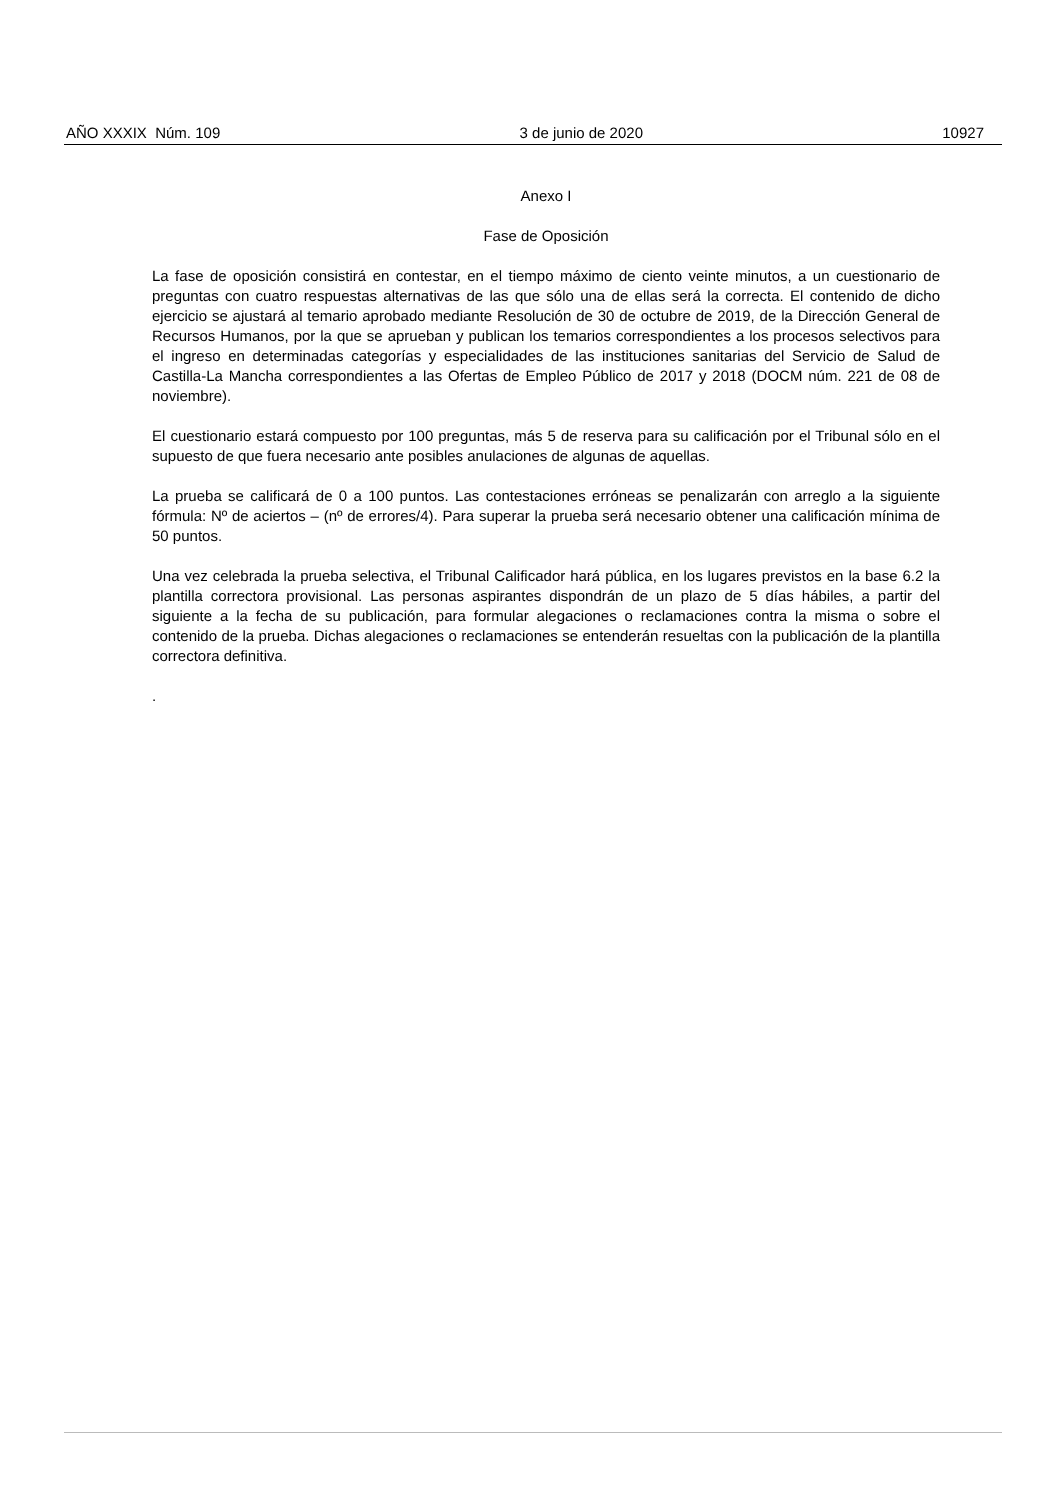AÑO XXXIX Núm. 109 3 de junio de 2020 10927
Anexo I
Fase de Oposición
La fase de oposición consistirá en contestar, en el tiempo máximo de ciento veinte minutos, a un cuestionario de preguntas con cuatro respuestas alternativas de las que sólo una de ellas será la correcta. El contenido de dicho ejercicio se ajustará al temario aprobado mediante Resolución de 30 de octubre de 2019, de la Dirección General de Recursos Humanos, por la que se aprueban y publican los temarios correspondientes a los procesos selectivos para el ingreso en determinadas categorías y especialidades de las instituciones sanitarias del Servicio de Salud de Castilla-La Mancha correspondientes a las Ofertas de Empleo Público de 2017 y 2018 (DOCM núm. 221 de 08 de noviembre).
El cuestionario estará compuesto por 100 preguntas, más 5 de reserva para su calificación por el Tribunal sólo en el supuesto de que fuera necesario ante posibles anulaciones de algunas de aquellas.
La prueba se calificará de 0 a 100 puntos. Las contestaciones erróneas se penalizarán con arreglo a la siguiente fórmula: Nº de aciertos – (nº de errores/4). Para superar la prueba será necesario obtener una calificación mínima de 50 puntos.
Una vez celebrada la prueba selectiva, el Tribunal Calificador hará pública, en los lugares previstos en la base 6.2 la plantilla correctora provisional. Las personas aspirantes dispondrán de un plazo de 5 días hábiles, a partir del siguiente a la fecha de su publicación, para formular alegaciones o reclamaciones contra la misma o sobre el contenido de la prueba. Dichas alegaciones o reclamaciones se entenderán resueltas con la publicación de la plantilla correctora definitiva.
.